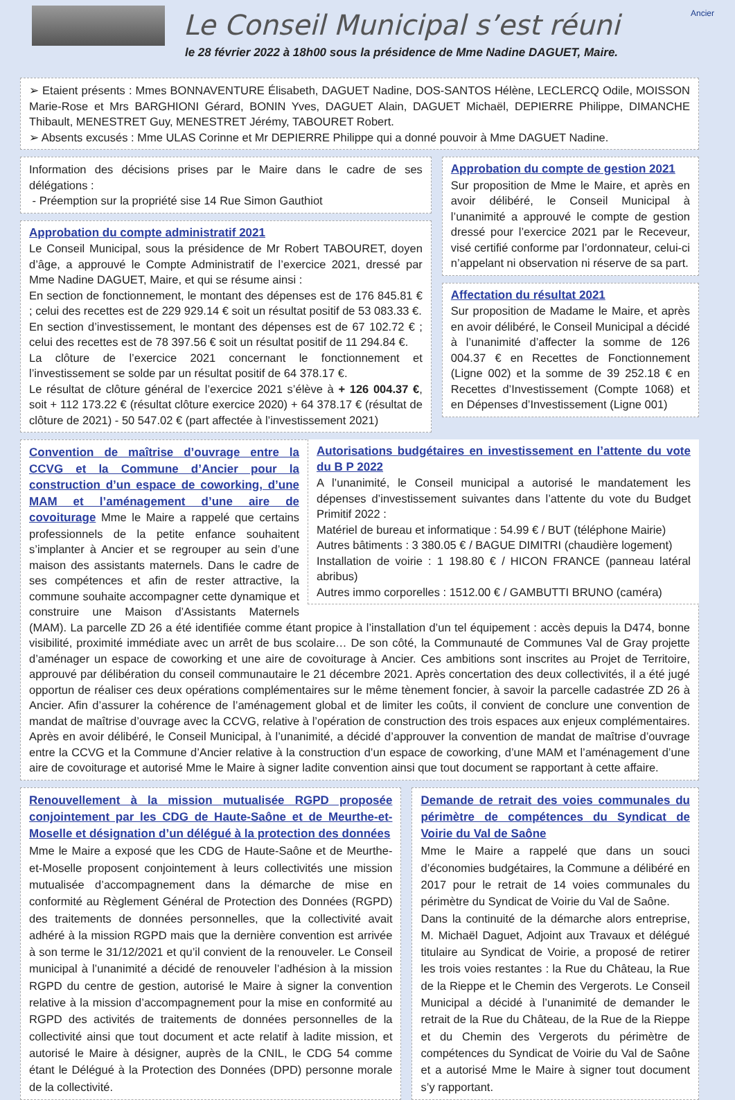Le Conseil Municipal s’est réuni
le 28 février 2022 à 18h00 sous la présidence de Mme Nadine DAGUET, Maire.
Ancier
➢ Etaient présents : Mmes BONNAVENTURE Élisabeth, DAGUET Nadine, DOS-SANTOS Hélène, LECLERCQ Odile, MOISSON Marie-Rose et Mrs BARGHIONI Gérard, BONIN Yves, DAGUET Alain, DAGUET Michaël, DEPIERRE Philippe, DIMANCHE Thibault, MENESTRET Guy, MENESTRET Jérémy, TABOURET Robert.
➢ Absents excusés : Mme ULAS Corinne et Mr DEPIERRE Philippe qui a donné pouvoir à Mme DAGUET Nadine.
Information des décisions prises par le Maire dans le cadre de ses délégations :
- Préemption sur la propriété sise 14 Rue Simon Gauthiot
Approbation du compte administratif 2021
Le Conseil Municipal, sous la présidence de Mr Robert TABOURET, doyen d’âge, a approuvé le Compte Administratif de l’exercice 2021, dressé par Mme Nadine DAGUET, Maire, et qui se résume ainsi :
En section de fonctionnement, le montant des dépenses est de 176 845.81 € ; celui des recettes est de 229 929.14 € soit un résultat positif de 53 083.33 €.
En section d’investissement, le montant des dépenses est de 67 102.72 € ; celui des recettes est de 78 397.56 € soit un résultat positif de 11 294.84 €.
La clôture de l’exercice 2021 concernant le fonctionnement et l’investissement se solde par un résultat positif de 64 378.17 €.
Le résultat de clôture général de l’exercice 2021 s’élève à + 126 004.37 €, soit + 112 173.22 € (résultat clôture exercice 2020) + 64 378.17 € (résultat de clôture de 2021) - 50 547.02 € (part affectée à l’investissement 2021)
Approbation du compte de gestion 2021
Sur proposition de Mme le Maire, et après en avoir délibéré, le Conseil Municipal à l’unanimité a approuvé le compte de gestion dressé pour l’exercice 2021 par le Receveur, visé certifié conforme par l’ordonnateur, celui-ci n’appelant ni observation ni réserve de sa part.
Affectation du résultat 2021
Sur proposition de Madame le Maire, et après en avoir délibéré, le Conseil Municipal a décidé à l’unanimité d’affecter la somme de 126 004.37 € en Recettes de Fonctionnement (Ligne 002) et la somme de 39 252.18 € en Recettes d’Investissement (Compte 1068) et en Dépenses d’Investissement (Ligne 001)
Autorisations budgétaires en investissement en l’attente du vote du B P 2022
A l’unanimité, le Conseil municipal a autorisé le mandatement les dépenses d’investissement suivantes dans l’attente du vote du Budget Primitif 2022 :
Matériel de bureau et informatique : 54.99 € / BUT (téléphone Mairie)
Autres bâtiments : 3 380.05 € / BAGUE DIMITRI (chaudière logement)
Installation de voirie : 1 198.80 € / HICON FRANCE (panneau latéral abribus)
Autres immo corporelles : 1512.00 € / GAMBUTTI BRUNO (caméra)
Convention de maîtrise d’ouvrage entre la CCVG et la Commune d’Ancier pour la construction d’un espace de coworking, d’une MAM et l’aménagement d’une aire de covoiturage
Mme le Maire a rappelé que certains professionnels de la petite enfance souhaitent s’implanter à Ancier et se regrouper au sein d’une maison des assistants maternels. Dans le cadre de ses compétences et afin de rester attractive, la commune souhaite accompagner cette dynamique et construire une Maison d’Assistants Maternels (MAM). La parcelle ZD 26 a été identifiée comme étant propice à l’installation d’un tel équipement : accès depuis la D474, bonne visibilité, proximité immédiate avec un arrêt de bus scolaire… De son côté, la Communauté de Communes Val de Gray projette d’aménager un espace de coworking et une aire de covoiturage à Ancier. Ces ambitions sont inscrites au Projet de Territoire, approuvé par délibération du conseil communautaire le 21 décembre 2021. Après concertation des deux collectivités, il a été jugé opportun de réaliser ces deux opérations complémentaires sur le même tènement foncier, à savoir la parcelle cadastrée ZD 26 à Ancier. Afin d’assurer la cohérence de l’aménagement global et de limiter les coûts, il convient de conclure une convention de mandat de maîtrise d’ouvrage avec la CCVG, relative à l’opération de construction des trois espaces aux enjeux complémentaires. Après en avoir délibéré, le Conseil Municipal, à l’unanimité, a décidé d’approuver la convention de mandat de maîtrise d’ouvrage entre la CCVG et la Commune d’Ancier relative à la construction d’un espace de coworking, d’une MAM et l’aménagement d’une aire de covoiturage et autorisé Mme le Maire à signer ladite convention ainsi que tout document se rapportant à cette affaire.
Renouvellement à la mission mutualisée RGPD proposée conjointement par les CDG de Haute-Saône et de Meurthe-et-Moselle et désignation d’un délégué à la protection des données
Mme le Maire a exposé que les CDG de Haute-Saône et de Meurthe-et-Moselle proposent conjointement à leurs collectivités une mission mutualisée d’accompagnement dans la démarche de mise en conformité au Règlement Général de Protection des Données (RGPD) des traitements de données personnelles, que la collectivité avait adhéré à la mission RGPD mais que la dernière convention est arrivée à son terme le 31/12/2021 et qu’il convient de la renouveler. Le Conseil municipal à l’unanimité a décidé de renouveler l’adhésion à la mission RGPD du centre de gestion, autorisé le Maire à signer la convention relative à la mission d’accompagnement pour la mise en conformité au RGPD des activités de traitements de données personnelles de la collectivité ainsi que tout document et acte relatif à ladite mission, et autorisé le Maire à désigner, auprès de la CNIL, le CDG 54 comme étant le Délégué à la Protection des Données (DPD) personne morale de la collectivité.
Demande de retrait des voies communales du périmètre de compétences du Syndicat de Voirie du Val de Saône
Mme le Maire a rappelé que dans un souci d’économies budgétaires, la Commune a délibéré en 2017 pour le retrait de 14 voies communales du périmètre du Syndicat de Voirie du Val de Saône.
Dans la continuité de la démarche alors entreprise, M. Michaël Daguet, Adjoint aux Travaux et délégué titulaire au Syndicat de Voirie, a proposé de retirer les trois voies restantes : la Rue du Château, la Rue de la Rieppe et le Chemin des Vergerots. Le Conseil Municipal a décidé à l’unanimité de demander le retrait de la Rue du Château, de la Rue de la Rieppe et du Chemin des Vergerots du périmètre de compétences du Syndicat de Voirie du Val de Saône et a autorisé Mme le Maire à signer tout document s’y rapportant.